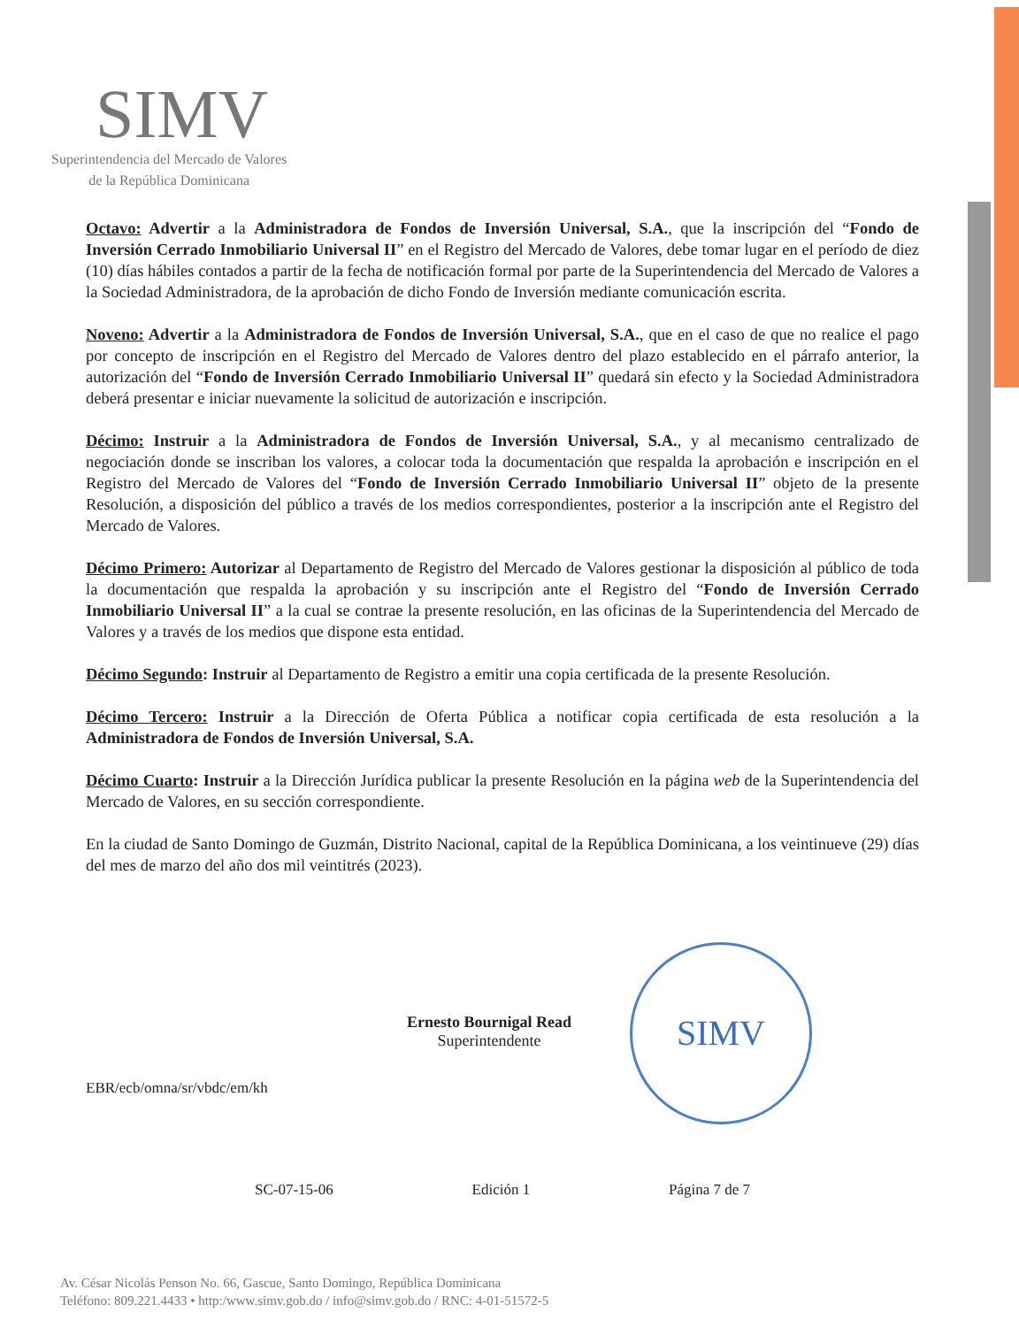SIMV
Superintendencia del Mercado de Valores
de la República Dominicana
Octavo: Advertir a la Administradora de Fondos de Inversión Universal, S.A., que la inscripción del “Fondo de Inversión Cerrado Inmobiliario Universal II” en el Registro del Mercado de Valores, debe tomar lugar en el período de diez (10) días hábiles contados a partir de la fecha de notificación formal por parte de la Superintendencia del Mercado de Valores a la Sociedad Administradora, de la aprobación de dicho Fondo de Inversión mediante comunicación escrita.
Noveno: Advertir a la Administradora de Fondos de Inversión Universal, S.A., que en el caso de que no realice el pago por concepto de inscripción en el Registro del Mercado de Valores dentro del plazo establecido en el párrafo anterior, la autorización del “Fondo de Inversión Cerrado Inmobiliario Universal II” quedará sin efecto y la Sociedad Administradora deberá presentar e iniciar nuevamente la solicitud de autorización e inscripción.
Décimo: Instruir a la Administradora de Fondos de Inversión Universal, S.A., y al mecanismo centralizado de negociación donde se inscriban los valores, a colocar toda la documentación que respalda la aprobación e inscripción en el Registro del Mercado de Valores del “Fondo de Inversión Cerrado Inmobiliario Universal II” objeto de la presente Resolución, a disposición del público a través de los medios correspondientes, posterior a la inscripción ante el Registro del Mercado de Valores.
Décimo Primero: Autorizar al Departamento de Registro del Mercado de Valores gestionar la disposición al público de toda la documentación que respalda la aprobación y su inscripción ante el Registro del “Fondo de Inversión Cerrado Inmobiliario Universal II” a la cual se contrae la presente resolución, en las oficinas de la Superintendencia del Mercado de Valores y a través de los medios que dispone esta entidad.
Décimo Segundo: Instruir al Departamento de Registro a emitir una copia certificada de la presente Resolución.
Décimo Tercero: Instruir a la Dirección de Oferta Pública a notificar copia certificada de esta resolución a la Administradora de Fondos de Inversión Universal, S.A.
Décimo Cuarto: Instruir a la Dirección Jurídica publicar la presente Resolución en la página web de la Superintendencia del Mercado de Valores, en su sección correspondiente.
En la ciudad de Santo Domingo de Guzmán, Distrito Nacional, capital de la República Dominicana, a los veintinueve (29) días del mes de marzo del año dos mil veintitrés (2023).
Ernesto Bournigal Read
Superintendente
SIMV
EBR/ecb/omna/sr/vbdc/em/kh
SC-07-15-06 Edición 1 Página 7 de 7
Av. César Nicolás Penson No. 66, Gascue, Santo Domingo, República Dominicana
Teléfono: 809.221.4433 • http:/www.simv.gob.do / info@simv.gob.do / RNC: 4-01-51572-5